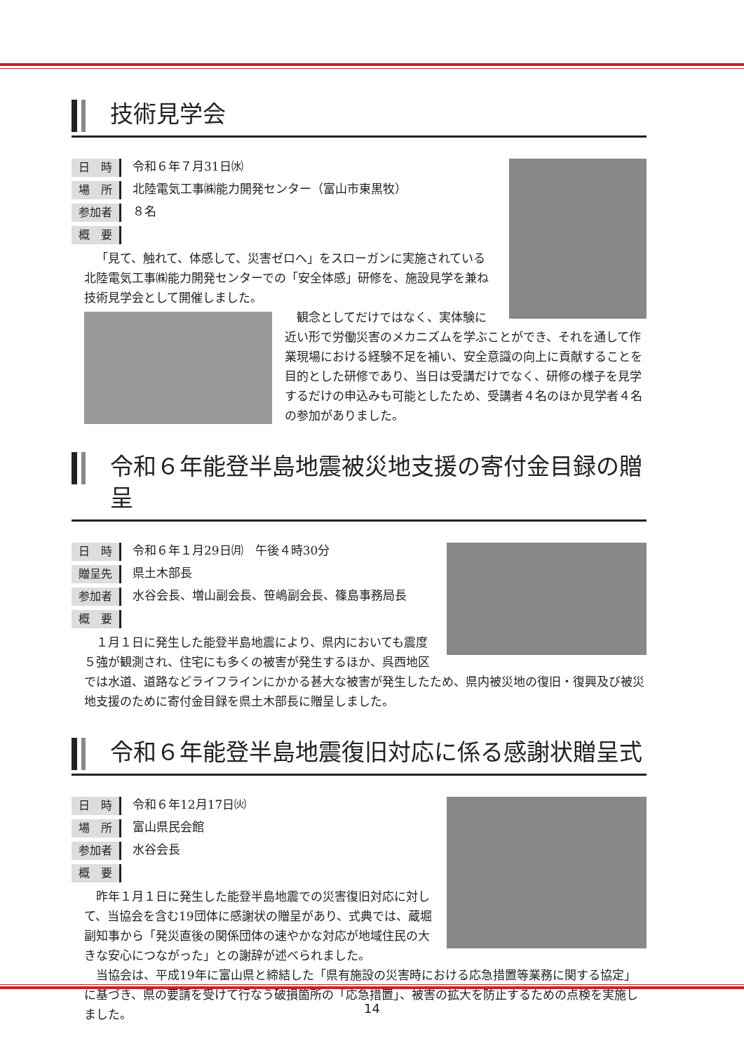技術見学会
日　時 令和６年７月31日㈬
場　所 北陸電気工事㈱能力開発センター（富山市東黒牧）
参加者 ８名
概　要
「見て、触れて、体感して、災害ゼロへ」をスローガンに実施されている北陸電気工事㈱能力開発センターでの「安全体感」研修を、施設見学を兼ね技術見学会として開催しました。
観念としてだけではなく、実体験に近い形で労働災害のメカニズムを学ぶことができ、それを通して作業現場における経験不足を補い、安全意識の向上に貢献することを目的とした研修であり、当日は受講だけでなく、研修の様子を見学するだけの申込みも可能としたため、受講者４名のほか見学者４名の参加がありました。
令和６年能登半島地震被災地支援の寄付金目録の贈呈
日　時 令和６年１月29日㈪　午後４時30分
贈呈先 県土木部長
参加者 水谷会長、増山副会長、笹嶋副会長、篠島事務局長
概　要
１月１日に発生した能登半島地震により、県内においても震度５強が観測され、住宅にも多くの被害が発生するほか、呉西地区では水道、道路などライフラインにかかる甚大な被害が発生したため、県内被災地の復旧・復興及び被災地支援のために寄付金目録を県土木部長に贈呈しました。
令和６年能登半島地震復旧対応に係る感謝状贈呈式
日　時 令和６年12月17日㈫
場　所 富山県民会館
参加者 水谷会長
概　要
昨年１月１日に発生した能登半島地震での災害復旧対応に対して、当協会を含む19団体に感謝状の贈呈があり、式典では、蔵堀副知事から「発災直後の関係団体の速やかな対応が地域住民の大きな安心につながった」との謝辞が述べられました。
当協会は、平成19年に富山県と締結した「県有施設の災害時における応急措置等業務に関する協定」に基づき、県の要請を受けて行なう破損箇所の「応急措置」、被害の拡大を防止するための点検を実施しました。
14